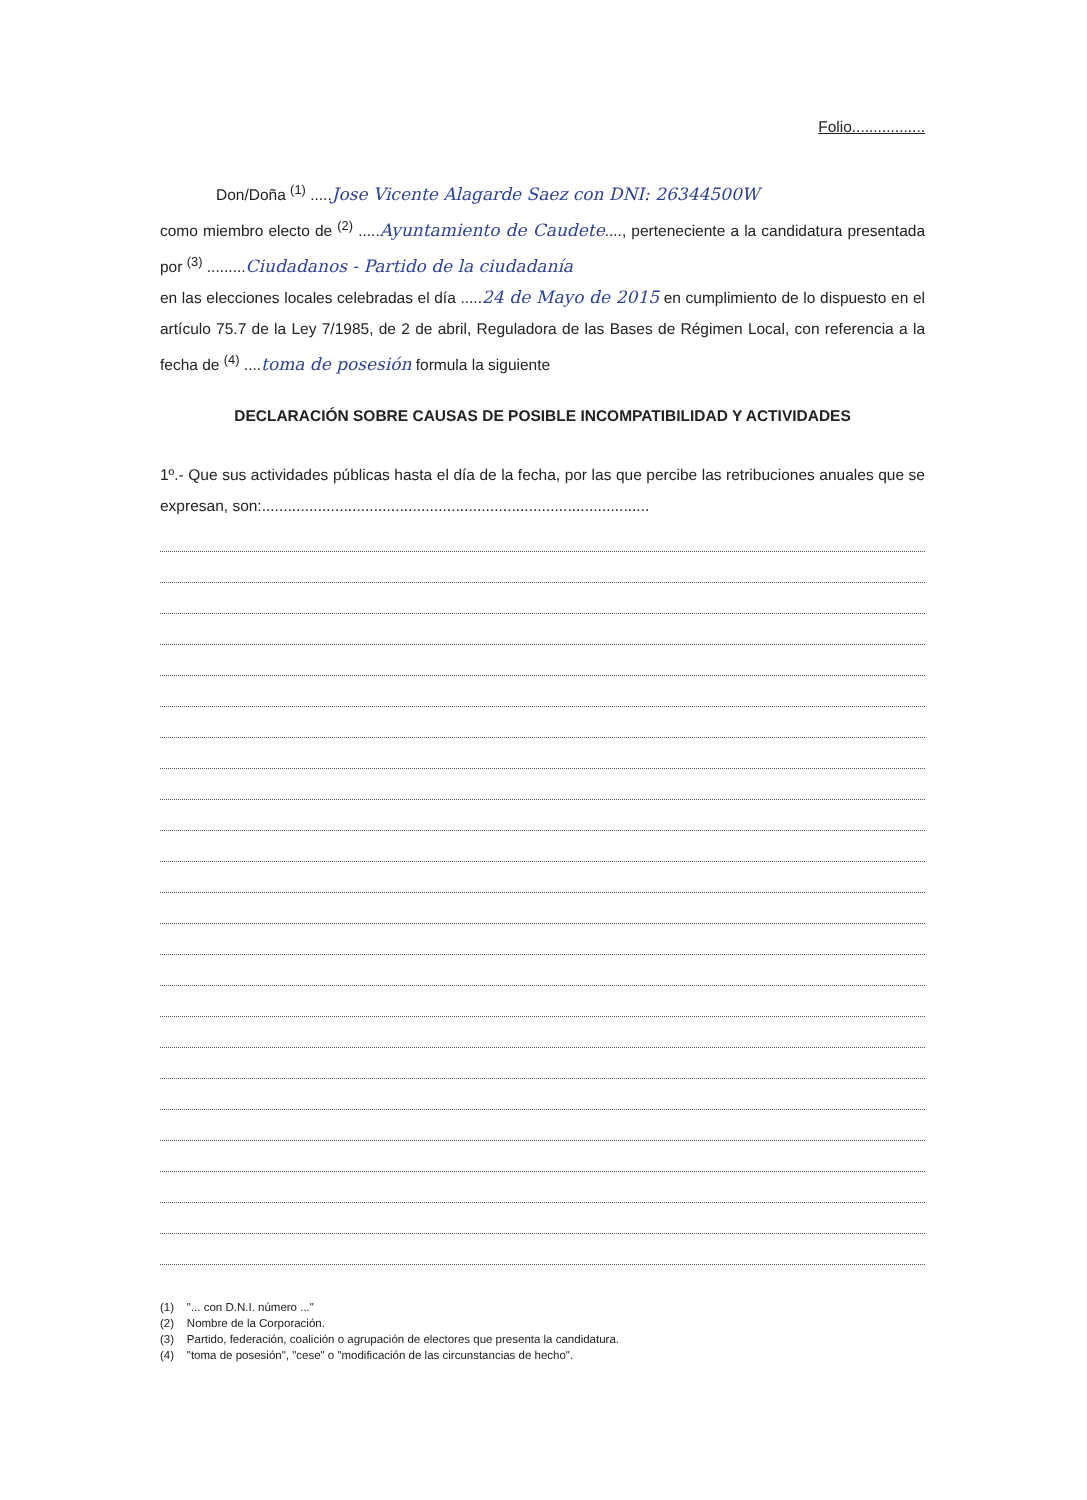Folio.................
Don/Doña <sup>(1)</sup> .....Jose Vicente Alagarde Saez con DNI: 26344500W
como miembro electo de <sup>(2)</sup> .....Ayuntamiento de Caudete...., perteneciente a la candidatura presentada por <sup>(3)</sup> .........Ciudadanos - Partido de la ciudadanía
en las elecciones locales celebradas el día .....24 de Mayo de 2015 en cumplimiento de lo dispuesto en el artículo 75.7 de la Ley 7/1985, de 2 de abril, Reguladora de las Bases de Régimen Local, con referencia a la fecha de <sup>(4)</sup> ....toma de posesión formula la siguiente
DECLARACIÓN SOBRE CAUSAS DE POSIBLE INCOMPATIBILIDAD Y ACTIVIDADES
1º.- Que sus actividades públicas hasta el día de la fecha, por las que percibe las retribuciones anuales que se expresan, son:..........................................................................................
(1) "... con D.N.I. número ..."
(2) Nombre de la Corporación.
(3) Partido, federación, coalición o agrupación de electores que presenta la candidatura.
(4) "toma de posesión", "cese" o "modificación de las circunstancias de hecho".